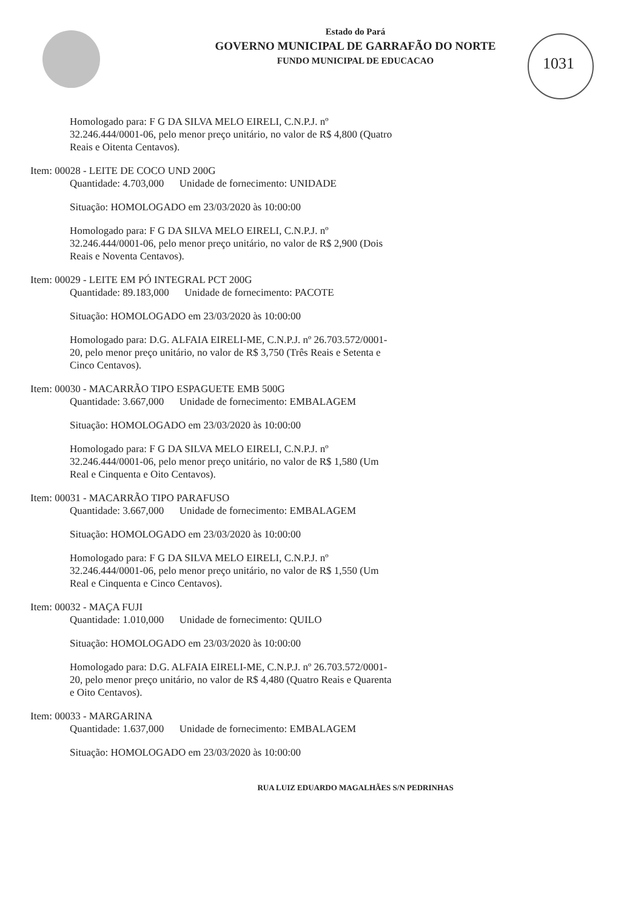1031
Estado do Pará
GOVERNO MUNICIPAL DE GARRAFÃO DO NORTE
FUNDO MUNICIPAL DE EDUCACAO
Homologado para: F G DA SILVA MELO EIRELI, C.N.P.J. nº 32.246.444/0001-06, pelo menor preço unitário, no valor de R$ 4,800 (Quatro Reais e Oitenta Centavos).
Item: 00028 - LEITE DE COCO UND 200G
Quantidade: 4.703,000 Unidade de fornecimento: UNIDADE
Situação: HOMOLOGADO em 23/03/2020 às 10:00:00
Homologado para: F G DA SILVA MELO EIRELI, C.N.P.J. nº 32.246.444/0001-06, pelo menor preço unitário, no valor de R$ 2,900 (Dois Reais e Noventa Centavos).
Item: 00029 - LEITE EM PÓ INTEGRAL PCT 200G
Quantidade: 89.183,000 Unidade de fornecimento: PACOTE
Situação: HOMOLOGADO em 23/03/2020 às 10:00:00
Homologado para: D.G. ALFAIA EIRELI-ME, C.N.P.J. nº 26.703.572/0001-20, pelo menor preço unitário, no valor de R$ 3,750 (Três Reais e Setenta e Cinco Centavos).
Item: 00030 - MACARRÃO TIPO ESPAGUETE EMB 500G
Quantidade: 3.667,000 Unidade de fornecimento: EMBALAGEM
Situação: HOMOLOGADO em 23/03/2020 às 10:00:00
Homologado para: F G DA SILVA MELO EIRELI, C.N.P.J. nº 32.246.444/0001-06, pelo menor preço unitário, no valor de R$ 1,580 (Um Real e Cinquenta e Oito Centavos).
Item: 00031 - MACARRÃO TIPO PARAFUSO
Quantidade: 3.667,000 Unidade de fornecimento: EMBALAGEM
Situação: HOMOLOGADO em 23/03/2020 às 10:00:00
Homologado para: F G DA SILVA MELO EIRELI, C.N.P.J. nº 32.246.444/0001-06, pelo menor preço unitário, no valor de R$ 1,550 (Um Real e Cinquenta e Cinco Centavos).
Item: 00032 - MAÇA FUJI
Quantidade: 1.010,000 Unidade de fornecimento: QUILO
Situação: HOMOLOGADO em 23/03/2020 às 10:00:00
Homologado para: D.G. ALFAIA EIRELI-ME, C.N.P.J. nº 26.703.572/0001-20, pelo menor preço unitário, no valor de R$ 4,480 (Quatro Reais e Quarenta e Oito Centavos).
Item: 00033 - MARGARINA
Quantidade: 1.637,000 Unidade de fornecimento: EMBALAGEM
Situação: HOMOLOGADO em 23/03/2020 às 10:00:00
RUA LUIZ EDUARDO MAGALHÃES S/N PEDRINHAS